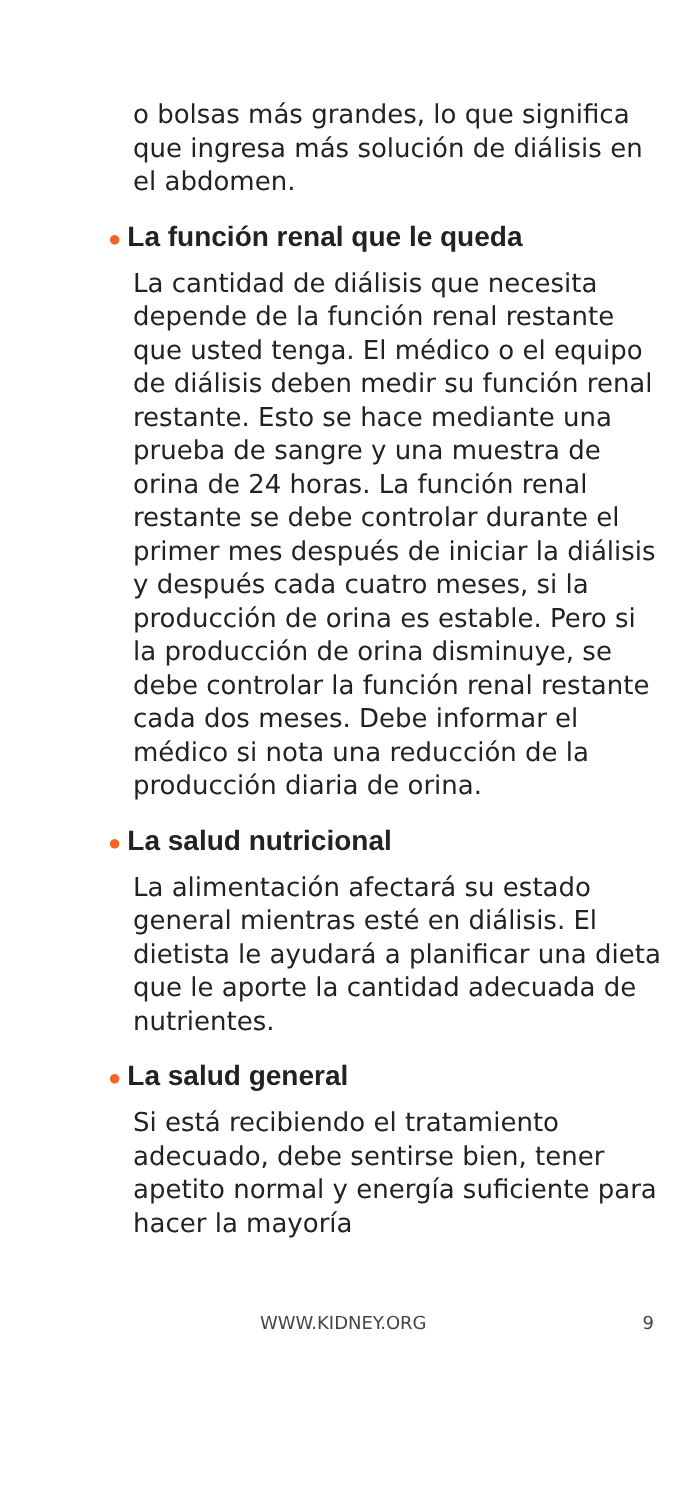o bolsas más grandes, lo que significa que ingresa más solución de diálisis en el abdomen.
● La función renal que le queda
La cantidad de diálisis que necesita depende de la función renal restante que usted tenga. El médico o el equipo de diálisis deben medir su función renal restante. Esto se hace mediante una prueba de sangre y una muestra de orina de 24 horas. La función renal restante se debe controlar durante el primer mes después de iniciar la diálisis y después cada cuatro meses, si la producción de orina es estable. Pero si la producción de orina disminuye, se debe controlar la función renal restante cada dos meses. Debe informar el médico si nota una reducción de la producción diaria de orina.
● La salud nutricional
La alimentación afectará su estado general mientras esté en diálisis. El dietista le ayudará a planificar una dieta que le aporte la cantidad adecuada de nutrientes.
● La salud general
Si está recibiendo el tratamiento adecuado, debe sentirse bien, tener apetito normal y energía suficiente para hacer la mayoría
WWW.KIDNEY.ORG 9